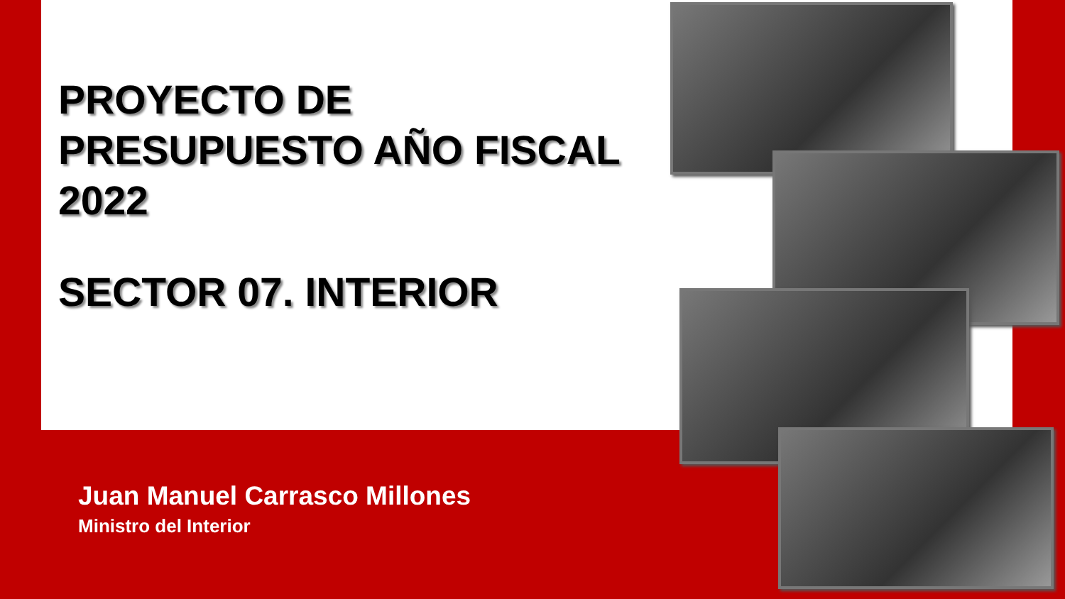PROYECTO DE
PRESUPUESTO AÑO FISCAL
2022
SECTOR 07. INTERIOR
Juan Manuel Carrasco Millones
Ministro del Interior